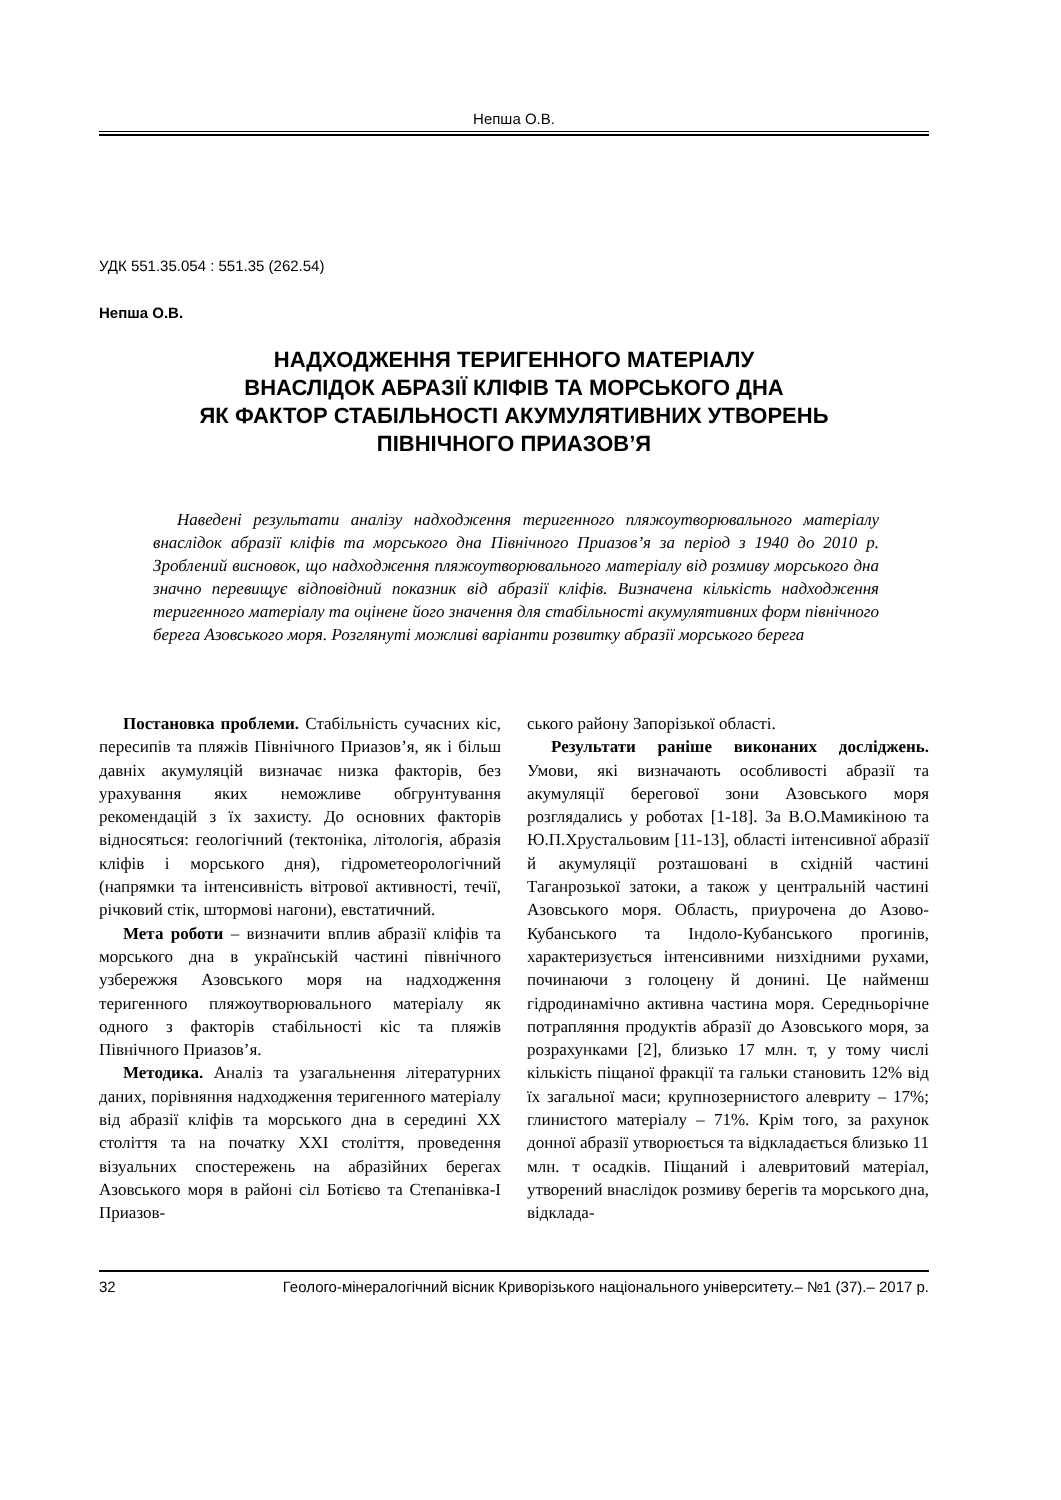Непша О.В.
УДК 551.35.054 : 551.35 (262.54)
Непша О.В.
НАДХОДЖЕННЯ ТЕРИГЕННОГО МАТЕРІАЛУ
ВНАСЛІДОК АБРАЗІЇ КЛІФІВ ТА МОРСЬКОГО ДНА
ЯК ФАКТОР СТАБІЛЬНОСТІ АКУМУЛЯТИВНИХ УТВОРЕНЬ
ПІВНІЧНОГО ПРИАЗОВ’Я
Наведені результати аналізу надходження теригенного пляжоутворювального матеріалу внаслідок абразії кліфів та морського дна Північного Приазов’я за період з 1940 до 2010 р. Зроблений висновок, що надходження пляжоутворювального матеріалу від розмиву морського дна значно перевищує відповідний показник від абразії кліфів. Визначена кількість надходження теригенного матеріалу та оцінене його значення для стабільності акумулятивних форм північного берега Азовського моря. Розглянуті можливі варіанти розвитку абразії морського берега
Постановка проблеми. Стабільність сучасних кіс, пересипів та пляжів Північного Приазов’я, як і більш давніх акумуляцій визначає низка факторів, без урахування яких неможливе обгрунтування рекомендацій з їх захисту. До основних факторів відносяться: геологічний (тектоніка, літологія, абразія кліфів і морського дня), гідрометеорологічний (напрямки та інтенсивність вітрової активності, течії, річковий стік, штормові нагони), евстатичний.
Мета роботи – визначити вплив абразії кліфів та морського дна в українській частині північного узбережжя Азовського моря на надходження теригенного пляжоутворювального матеріалу як одного з факторів стабільності кіс та пляжів Північного Приазов’я.
Методика. Аналіз та узагальнення літературних даних, порівняння надходження теригенного матеріалу від абразії кліфів та морського дна в середині XX століття та на початку XXI століття, проведення візуальних спостережень на абразійних берегах Азовського моря в районі сіл Ботієво та Степанівка-І Приазов-
ського району Запорізької області.
Результати раніше виконаних досліджень. Умови, які визначають особливості абразії та акумуляції берегової зони Азовського моря розглядались у роботах [1-18]. За В.О.Мамикіною та Ю.П.Хрустальовим [11-13], області інтенсивної абразії й акумуляції розташовані в східній частині Таганрозької затоки, а також у центральній частині Азовського моря. Область, приурочена до Азово-Кубанського та Індоло-Кубанського прогинів, характеризується інтенсивними низхідними рухами, починаючи з голоцену й донині. Це найменш гідродинамічно активна частина моря. Середньорічне потрапляння продуктів абразії до Азовського моря, за розрахунками [2], близько 17 млн. т, у тому числі кількість піщаної фракції та гальки становить 12% від їх загальної маси; крупнозернистого алевриту – 17%; глинистого матеріалу – 71%. Крім того, за рахунок донної абразії утворюється та відкладається близько 11 млн. т осадків. Піщаний і алевритовий матеріал, утворений внаслідок розмиву берегів та морського дна, відклада-
32 Геолого-мінералогічний вісник Криворізького національного університету.– №1 (37).– 2017 р.